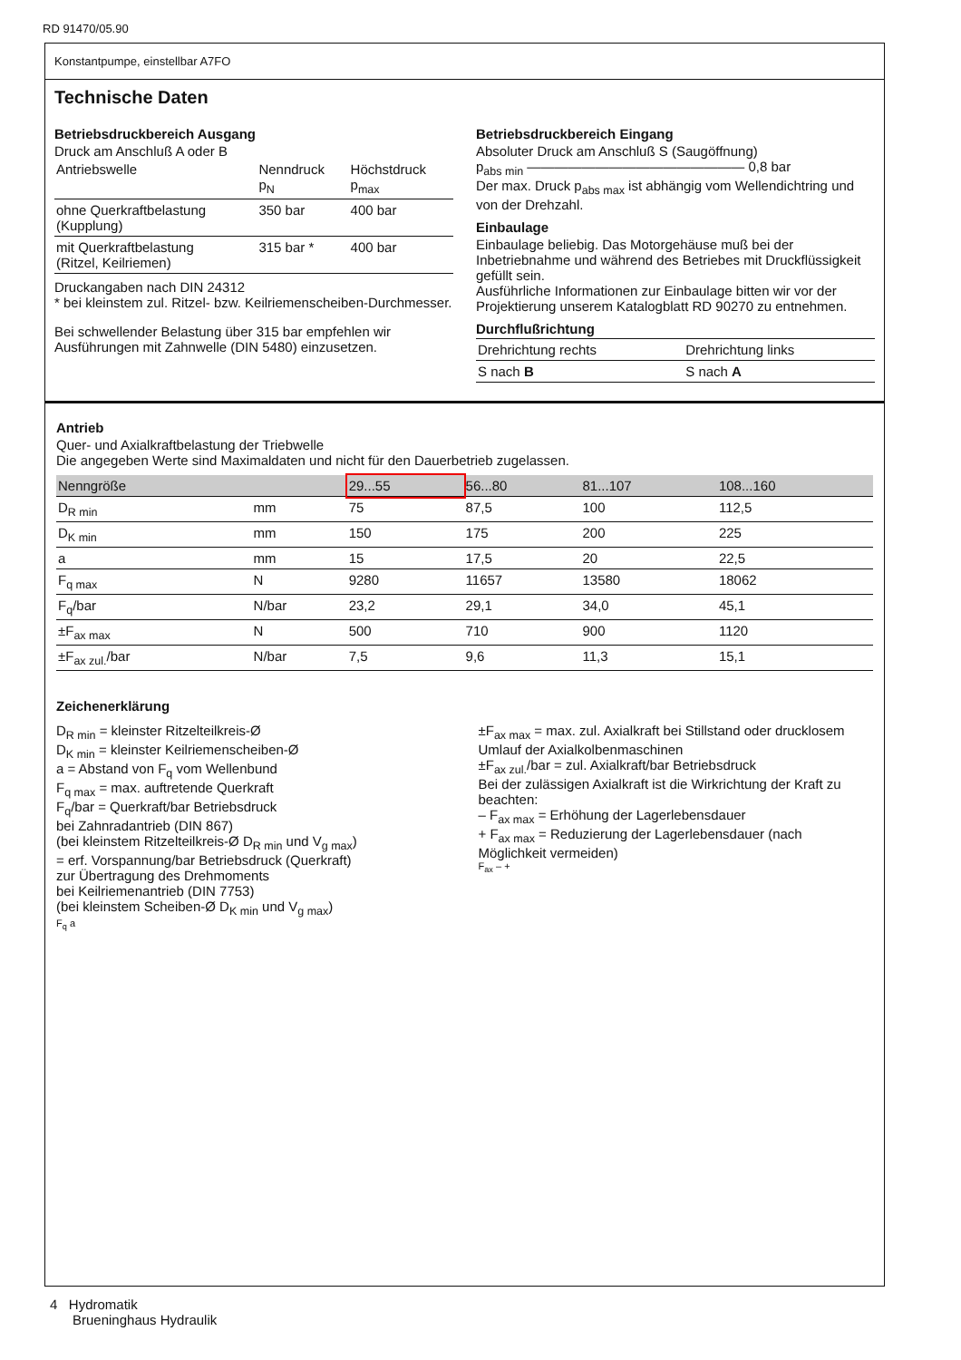RD 91470/05.90
Konstantpumpe, einstellbar A7FO
Technische Daten
Betriebsdruckbereich Ausgang
Druck am Anschluß A oder B
| Antriebswelle | Nenndruck p<sub>N</sub> | Höchstdruck p<sub>max</sub> |
| ohne Querkraftbelastung (Kupplung) | 350 bar | 400 bar |
| mit Querkraftbelastung (Ritzel, Keilriemen) | 315 bar * | 400 bar |
Druckangaben nach DIN 24312
* bei kleinstem zul. Ritzel- bzw. Keilriemenscheiben-Durchmesser.
Bei schwellender Belastung über 315 bar empfehlen wir Ausführungen mit Zahnwelle (DIN 5480) einzusetzen.
Betriebsdruckbereich Eingang
Absoluter Druck am Anschluß S (Saugöffnung)
p<sub>abs min</sub> ———————————————— 0,8 bar
Der max. Druck p<sub>abs max</sub> ist abhängig vom Wellendichtring und von der Drehzahl.
Einbaulage
Einbaulage beliebig. Das Motorgehäuse muß bei der Inbetriebnahme und während des Betriebes mit Druckflüssigkeit gefüllt sein.
Ausführliche Informationen zur Einbaulage bitten wir vor der Projektierung unserem Katalogblatt RD 90270 zu entnehmen.
Durchflußrichtung
| Drehrichtung rechts | Drehrichtung links |
| S nach B | S nach A |
Antrieb
Quer- und Axialkraftbelastung der Triebwelle
Die angegeben Werte sind Maximaldaten und nicht für den Dauerbetrieb zugelassen.
| Nenngröße | | 29...55 | 56...80 | 81...107 | 108...160 |
| --- | --- | --- | --- | --- | --- |
| D<sub>R min</sub> | mm | 75 | 87,5 | 100 | 112,5 |
| D<sub>K min</sub> | mm | 150 | 175 | 200 | 225 |
| a | mm | 15 | 17,5 | 20 | 22,5 |
| F<sub>q max</sub> | N | 9280 | 11657 | 13580 | 18062 |
| F<sub>q</sub>/bar | N/bar | 23,2 | 29,1 | 34,0 | 45,1 |
| ±F<sub>ax max</sub> | N | 500 | 710 | 900 | 1120 |
| ±F<sub>ax zul.</sub>/bar | N/bar | 7,5 | 9,6 | 11,3 | 15,1 |
Zeichenerklärung
D<sub>R min</sub> = kleinster Ritzelteilkreis-Ø
D<sub>K min</sub> = kleinster Keilriemenscheiben-Ø
a = Abstand von F<sub>q</sub> vom Wellenbund
F<sub>q max</sub> = max. auftretende Querkraft
F<sub>q</sub>/bar = Querkraft/bar Betriebsdruck
bei Zahnradantrieb (DIN 867)
(bei kleinstem Ritzelteilkreis-Ø D<sub>R min</sub> und V<sub>g max</sub>)
= erf. Vorspannung/bar Betriebsdruck (Querkraft)
zur Übertragung des Drehmoments
bei Keilriemenantrieb (DIN 7753)
(bei kleinstem Scheiben-Ø D<sub>K min</sub> und V<sub>g max</sub>)
F<sub>q</sub> a
±F<sub>ax max</sub> = max. zul. Axialkraft bei Stillstand oder drucklosem Umlauf der Axialkolbenmaschinen
±F<sub>ax zul.</sub>/bar = zul. Axialkraft/bar Betriebsdruck
Bei der zulässigen Axialkraft ist die Wirkrichtung der Kraft zu beachten:
– F<sub>ax max</sub> = Erhöhung der Lagerlebensdauer
+ F<sub>ax max</sub> = Reduzierung der Lagerlebensdauer (nach Möglichkeit vermeiden)
F<sub>ax</sub> – +
4 Hydromatik
Brueninghaus Hydraulik